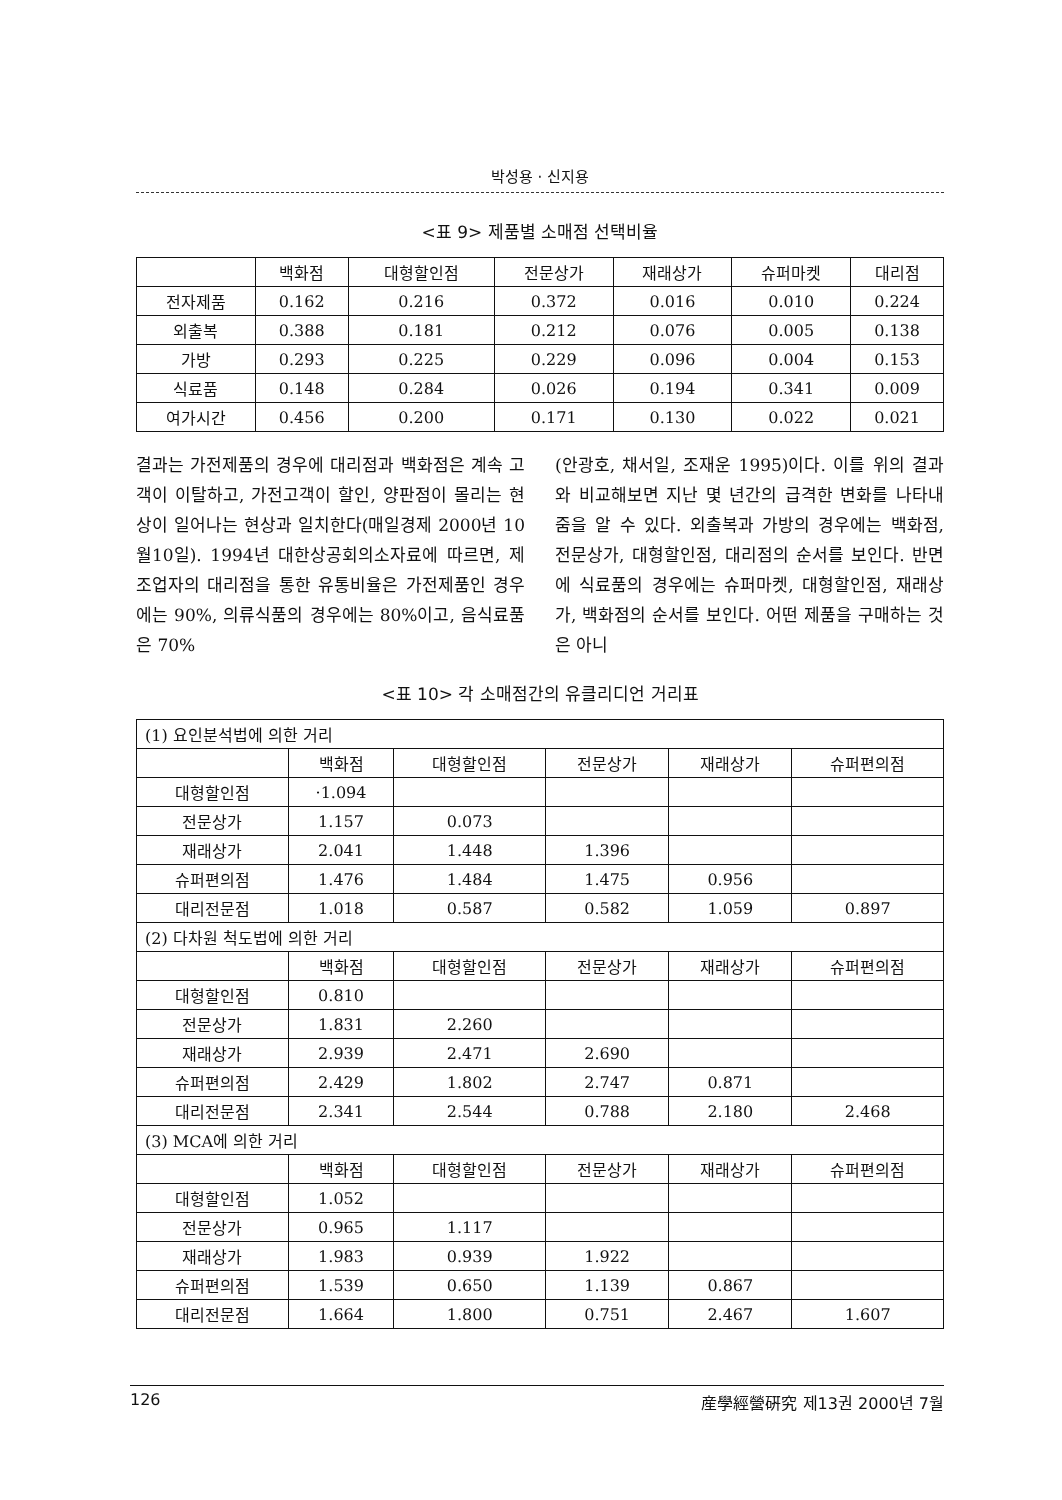박성용 · 신지용
<표 9> 제품별 소매점 선택비율
| | 백화점 | 대형할인점 | 전문상가 | 재래상가 | 슈퍼마켓 | 대리점 |
| --- | --- | --- | --- | --- | --- | --- |
| 전자제품 | 0.162 | 0.216 | 0.372 | 0.016 | 0.010 | 0.224 |
| 외출복 | 0.388 | 0.181 | 0.212 | 0.076 | 0.005 | 0.138 |
| 가방 | 0.293 | 0.225 | 0.229 | 0.096 | 0.004 | 0.153 |
| 식료품 | 0.148 | 0.284 | 0.026 | 0.194 | 0.341 | 0.009 |
| 여가시간 | 0.456 | 0.200 | 0.171 | 0.130 | 0.022 | 0.021 |
결과는 가전제품의 경우에 대리점과 백화점은 계속 고객이 이탈하고, 가전고객이 할인, 양판점이 몰리는 현상이 일어나는 현상과 일치한다(매일경제 2000년 10월10일). 1994년 대한상공회의소자료에 따르면, 제조업자의 대리점을 통한 유통비율은 가전제품인 경우에는 90%, 의류식품의 경우에는 80%이고, 음식료품은 70%
(안광호, 채서일, 조재운 1995)이다. 이를 위의 결과와 비교해보면 지난 몇 년간의 급격한 변화를 나타내줌을 알 수 있다. 외출복과 가방의 경우에는 백화점, 전문상가, 대형할인점, 대리점의 순서를 보인다. 반면에 식료품의 경우에는 슈퍼마켓, 대형할인점, 재래상가, 백화점의 순서를 보인다. 어떤 제품을 구매하는 것은 아니
<표 10> 각 소매점간의 유클리디언 거리표
| (1) 요인분석법에 의한 거리 | | | | | |
| | 백화점 | 대형할인점 | 전문상가 | 재래상가 | 슈퍼편의점 |
| 대형할인점 | ·1.094 | | | | |
| 전문상가 | 1.157 | 0.073 | | | |
| 재래상가 | 2.041 | 1.448 | 1.396 | | |
| 슈퍼편의점 | 1.476 | 1.484 | 1.475 | 0.956 | |
| 대리전문점 | 1.018 | 0.587 | 0.582 | 1.059 | 0.897 |
| (2) 다차원 척도법에 의한 거리 | | | | | |
| | 백화점 | 대형할인점 | 전문상가 | 재래상가 | 슈퍼편의점 |
| 대형할인점 | 0.810 | | | | |
| 전문상가 | 1.831 | 2.260 | | | |
| 재래상가 | 2.939 | 2.471 | 2.690 | | |
| 슈퍼편의점 | 2.429 | 1.802 | 2.747 | 0.871 | |
| 대리전문점 | 2.341 | 2.544 | 0.788 | 2.180 | 2.468 |
| (3) MCA에 의한 거리 | | | | | |
| | 백화점 | 대형할인점 | 전문상가 | 재래상가 | 슈퍼편의점 |
| 대형할인점 | 1.052 | | | | |
| 전문상가 | 0.965 | 1.117 | | | |
| 재래상가 | 1.983 | 0.939 | 1.922 | | |
| 슈퍼편의점 | 1.539 | 0.650 | 1.139 | 0.867 | |
| 대리전문점 | 1.664 | 1.800 | 0.751 | 2.467 | 1.607 |
126 産學經營硏究 제13권 2000년 7월